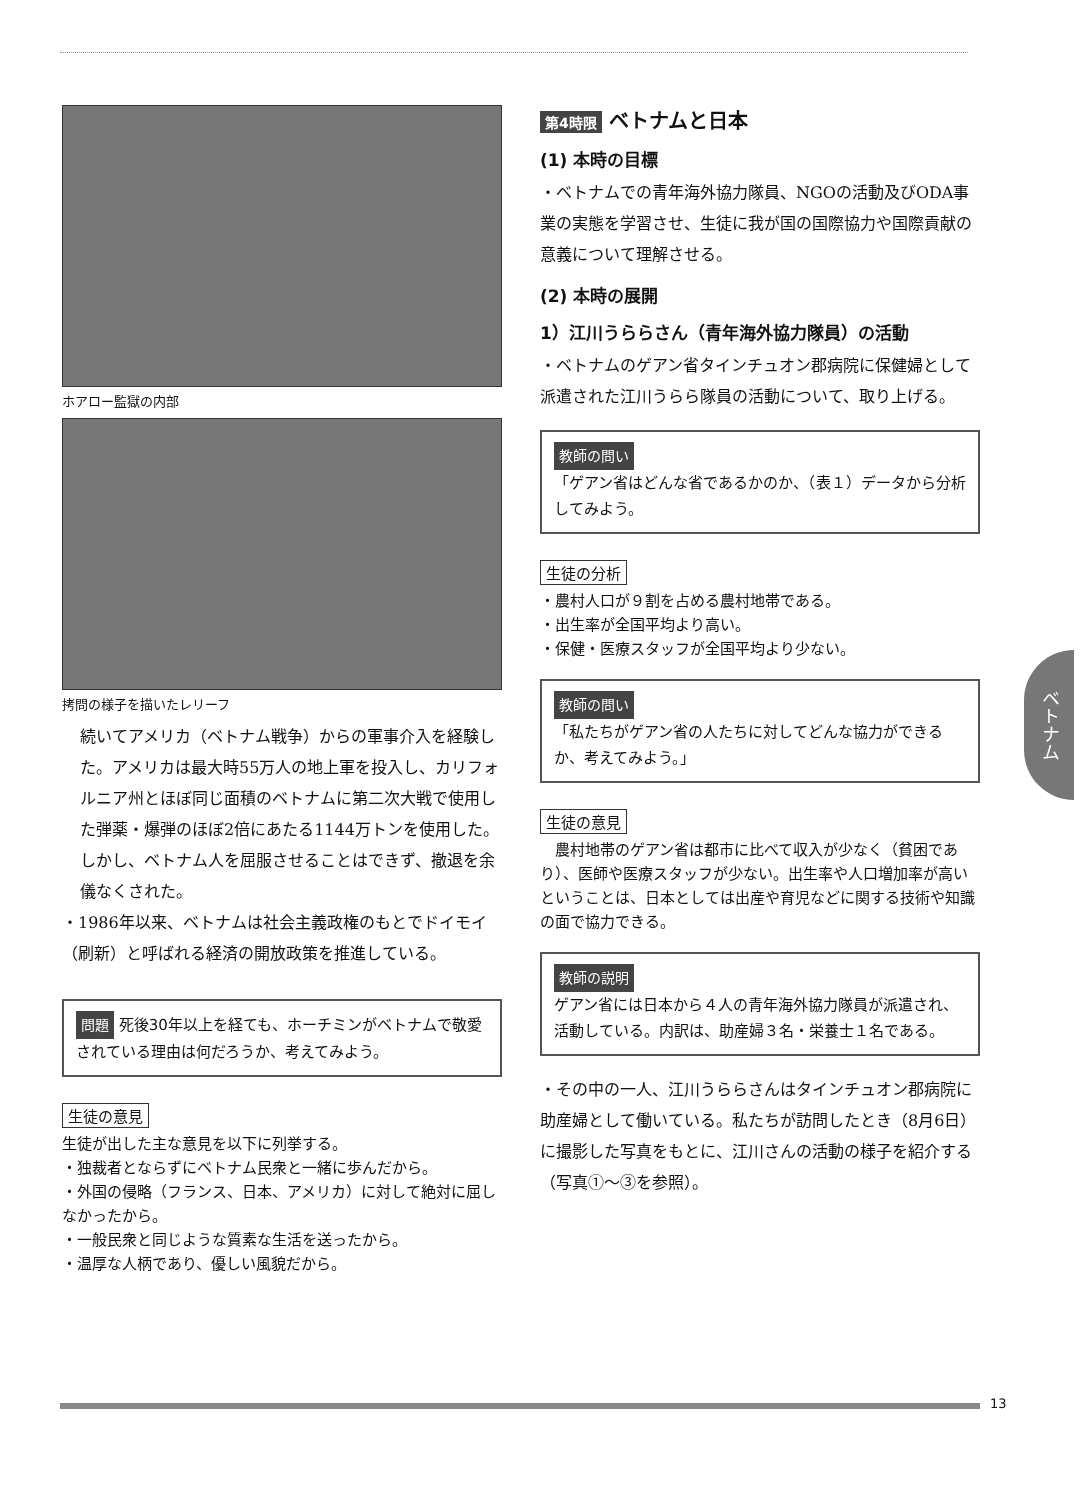ホアロー監獄の内部
拷問の様子を描いたレリーフ
続いてアメリカ（ベトナム戦争）からの軍事介入を経験した。アメリカは最大時55万人の地上軍を投入し、カリフォルニア州とほぼ同じ面積のベトナムに第二次大戦で使用した弾薬・爆弾のほぼ2倍にあたる1144万トンを使用した。しかし、ベトナム人を屈服させることはできず、撤退を余儀なくされた。
・1986年以来、ベトナムは社会主義政権のもとでドイモイ（刷新）と呼ばれる経済の開放政策を推進している。
問題 死後30年以上を経ても、ホーチミンがベトナムで敬愛されている理由は何だろうか、考えてみよう。
生徒の意見
生徒が出した主な意見を以下に列挙する。
・独裁者とならずにベトナム民衆と一緒に歩んだから。
・外国の侵略（フランス、日本、アメリカ）に対して絶対に屈しなかったから。
・一般民衆と同じような質素な生活を送ったから。
・温厚な人柄であり、優しい風貌だから。
第4時限 ベトナムと日本
(1) 本時の目標
・ベトナムでの青年海外協力隊員、NGOの活動及びODA事業の実態を学習させ、生徒に我が国の国際協力や国際貢献の意義について理解させる。
(2) 本時の展開
1）江川うららさん（青年海外協力隊員）の活動
・ベトナムのゲアン省タインチュオン郡病院に保健婦として派遣された江川うらら隊員の活動について、取り上げる。
教師の問い
「ゲアン省はどんな省であるかのか、（表１）データから分析してみよう。
生徒の分析
・農村人口が９割を占める農村地帯である。
・出生率が全国平均より高い。
・保健・医療スタッフが全国平均より少ない。
教師の問い
「私たちがゲアン省の人たちに対してどんな協力ができるか、考えてみよう。」
生徒の意見
　農村地帯のゲアン省は都市に比べて収入が少なく（貧困であり）、医師や医療スタッフが少ない。出生率や人口増加率が高いということは、日本としては出産や育児などに関する技術や知識の面で協力できる。
教師の説明
ゲアン省には日本から４人の青年海外協力隊員が派遣され、活動している。内訳は、助産婦３名・栄養士１名である。
・その中の一人、江川うららさんはタインチュオン郡病院に助産婦として働いている。私たちが訪問したとき（8月6日）に撮影した写真をもとに、江川さんの活動の様子を紹介する（写真①〜③を参照）。
ベトナム
13